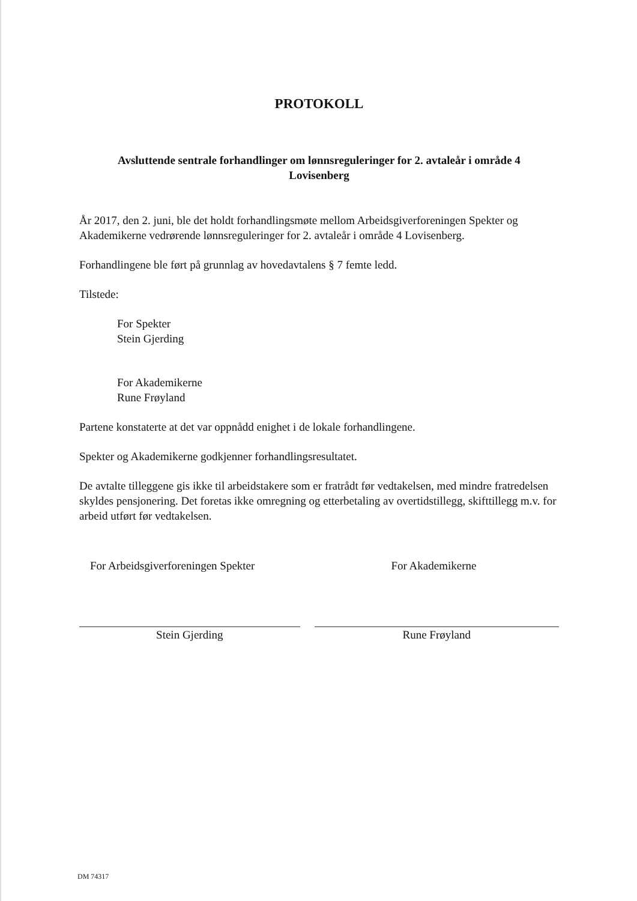PROTOKOLL
Avsluttende sentrale forhandlinger om lønnsreguleringer for 2. avtaleår i område 4
Lovisenberg
År 2017, den 2. juni, ble det holdt forhandlingsmøte mellom Arbeidsgiverforeningen Spekter og Akademikerne vedrørende lønnsreguleringer for 2. avtaleår i område 4 Lovisenberg.
Forhandlingene ble ført på grunnlag av hovedavtalens § 7 femte ledd.
Tilstede:
For Spekter
Stein Gjerding
For Akademikerne
Rune Frøyland
Partene konstaterte at det var oppnådd enighet i de lokale forhandlingene.
Spekter og Akademikerne godkjenner forhandlingsresultatet.
De avtalte tilleggene gis ikke til arbeidstakere som er fratrådt før vedtakelsen, med mindre fratredelsen skyldes pensjonering. Det foretas ikke omregning og etterbetaling av overtidstillegg, skifttillegg m.v. for arbeid utført før vedtakelsen.
For Arbeidsgiverforeningen Spekter
Stein Gjerding
For Akademikerne
Rune Frøyland
DM 74317